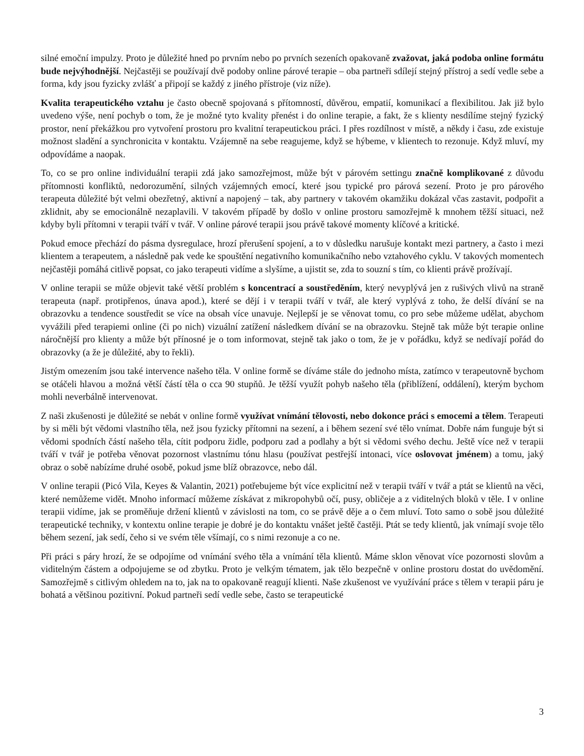silné emoční impulzy. Proto je důležité hned po prvním nebo po prvních sezeních opakovaně zvažovat, jaká podoba online formátu bude nejvýhodnější. Nejčastěji se používají dvě podoby online párové terapie – oba partneři sdílejí stejný přístroj a sedí vedle sebe a forma, kdy jsou fyzicky zvlášť a připojí se každý z jiného přístroje (viz níže).
Kvalita terapeutického vztahu je často obecně spojovaná s přítomností, důvěrou, empatií, komunikací a flexibilitou. Jak již bylo uvedeno výše, není pochyb o tom, že je možné tyto kvality přenést i do online terapie, a fakt, že s klienty nesdílíme stejný fyzický prostor, není překážkou pro vytvoření prostoru pro kvalitní terapeutickou práci. I přes rozdílnost v místě, a někdy i času, zde existuje možnost sladění a synchronicita v kontaktu. Vzájemně na sebe reagujeme, když se hýbeme, v klientech to rezonuje. Když mluví, my odpovídáme a naopak.
To, co se pro online individuální terapii zdá jako samozřejmost, může být v párovém settingu značně komplikované z důvodu přítomnosti konfliktů, nedorozumění, silných vzájemných emocí, které jsou typické pro párová sezení. Proto je pro párového terapeuta důležité být velmi obezřetný, aktivní a napojený – tak, aby partnery v takovém okamžiku dokázal včas zastavit, podpořit a zklidnit, aby se emocionálně nezaplavili. V takovém případě by došlo v online prostoru samozřejmě k mnohem těžší situaci, než kdyby byli přítomni v terapii tváří v tvář. V online párové terapii jsou právě takové momenty klíčové a kritické.
Pokud emoce přechází do pásma dysregulace, hrozí přerušení spojení, a to v důsledku narušuje kontakt mezi partnery, a často i mezi klientem a terapeutem, a následně pak vede ke spouštění negativního komunikačního nebo vztahového cyklu. V takových momentech nejčastěji pomáhá citlivě popsat, co jako terapeuti vidíme a slyšíme, a ujistit se, zda to souzní s tím, co klienti právě prožívají.
V online terapii se může objevit také větší problém s koncentrací a soustředěním, který nevyplývá jen z rušivých vlivů na straně terapeuta (např. protipřenos, únava apod.), které se dějí i v terapii tváří v tvář, ale který vyplývá z toho, že delší dívání se na obrazovku a tendence soustředit se více na obsah více unavuje. Nejlepší je se věnovat tomu, co pro sebe můžeme udělat, abychom vyvážili před terapiemi online (či po nich) vizuální zatížení následkem dívání se na obrazovku. Stejně tak může být terapie online náročnější pro klienty a může být přínosné je o tom informovat, stejně tak jako o tom, že je v pořádku, když se nedívají pořád do obrazovky (a že je důležité, aby to řekli).
Jistým omezením jsou také intervence našeho těla. V online formě se díváme stále do jednoho místa, zatímco v terapeutovně bychom se otáčeli hlavou a možná větší částí těla o cca 90 stupňů. Je těžší využít pohyb našeho těla (přiblížení, oddálení), kterým bychom mohli neverbálně intervenovat.
Z naši zkušenosti je důležité se nebát v online formě využívat vnímání tělovosti, nebo dokonce práci s emocemi a tělem. Terapeuti by si měli být vědomi vlastního těla, než jsou fyzicky přítomni na sezení, a i během sezení své tělo vnímat. Dobře nám funguje být si vědomi spodních částí našeho těla, cítit podporu židle, podporu zad a podlahy a být si vědomi svého dechu. Ještě více než v terapii tváří v tvář je potřeba věnovat pozornost vlastnímu tónu hlasu (používat pestřejší intonaci, více oslovovat jménem) a tomu, jaký obraz o sobě nabízíme druhé osobě, pokud jsme blíž obrazovce, nebo dál.
V online terapii (Picó Vila, Keyes & Valantin, 2021) potřebujeme být více explicitní než v terapii tváří v tvář a ptát se klientů na věci, které nemůžeme vidět. Mnoho informací můžeme získávat z mikropohybů očí, pusy, obličeje a z viditelných bloků v těle. I v online terapii vidíme, jak se proměňuje držení klientů v závislosti na tom, co se právě děje a o čem mluví. Toto samo o sobě jsou důležité terapeutické techniky, v kontextu online terapie je dobré je do kontaktu vnášet ještě častěji. Ptát se tedy klientů, jak vnímají svoje tělo během sezení, jak sedí, čeho si ve svém těle všímají, co s nimi rezonuje a co ne.
Při práci s páry hrozí, že se odpojíme od vnímání svého těla a vnímání těla klientů. Máme sklon věnovat více pozornosti slovům a viditelným částem a odpojujeme se od zbytku. Proto je velkým tématem, jak tělo bezpečně v online prostoru dostat do uvědomění. Samozřejmě s citlivým ohledem na to, jak na to opakovaně reagují klienti. Naše zkušenost ve využívání práce s tělem v terapii páru je bohatá a většinou pozitivní. Pokud partneři sedí vedle sebe, často se terapeutické
3